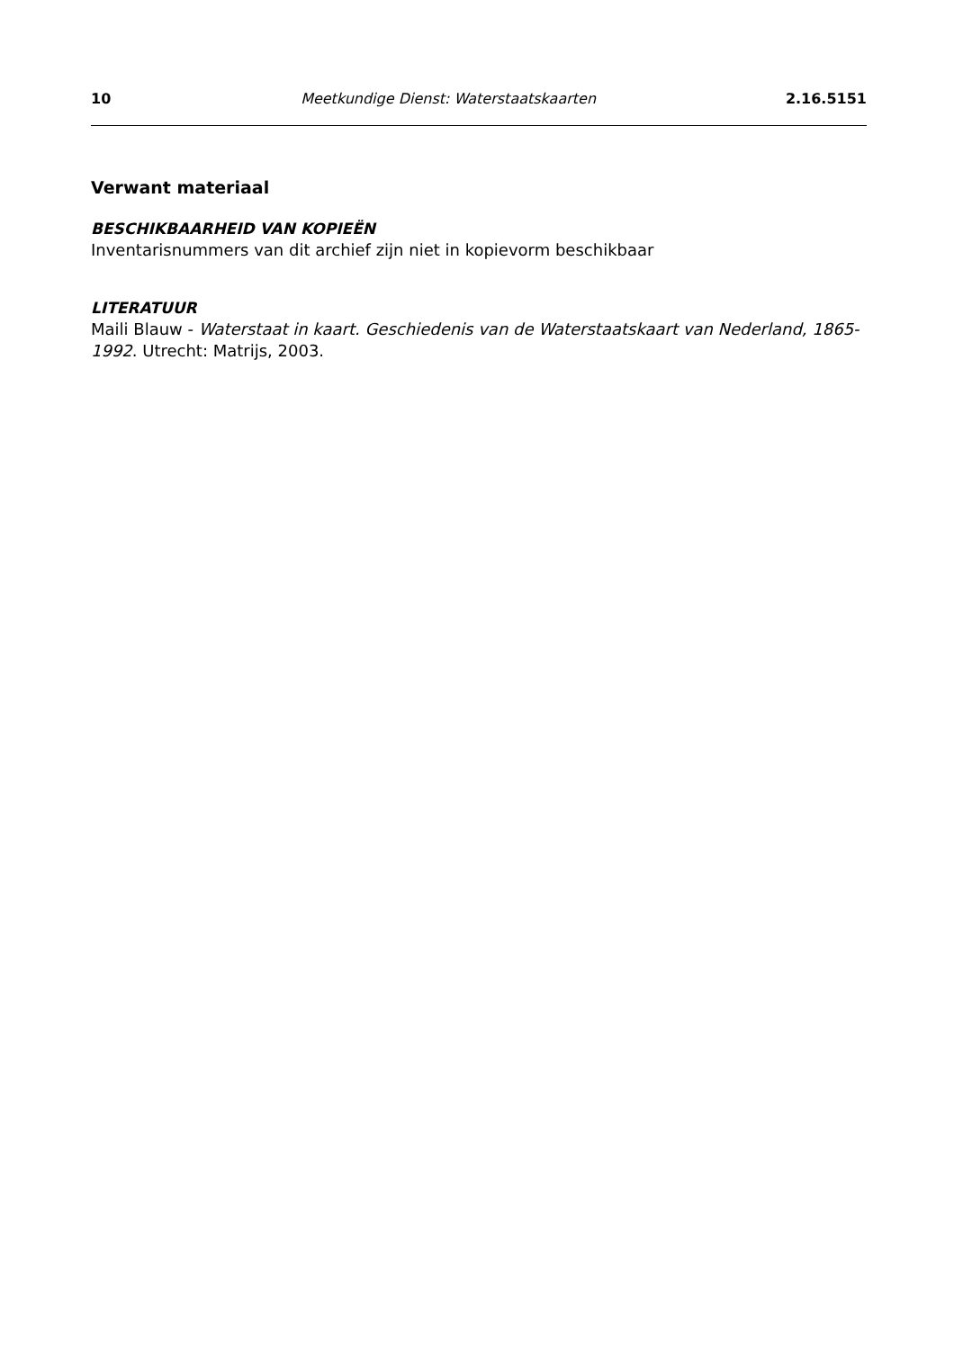10 Meetkundige Dienst: Waterstaatskaarten 2.16.5151
Verwant materiaal
BESCHIKBAARHEID VAN KOPIEËN
Inventarisnummers van dit archief zijn niet in kopievorm beschikbaar
LITERATUUR
Maili Blauw - Waterstaat in kaart. Geschiedenis van de Waterstaatskaart van Nederland, 1865-1992. Utrecht: Matrijs, 2003.